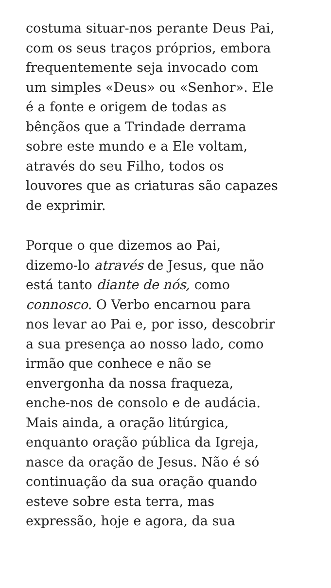costuma situar-nos perante Deus Pai,
com os seus traços próprios, embora
frequentemente seja invocado com
um simples «Deus» ou «Senhor». Ele
é a fonte e origem de todas as
bênçãos que a Trindade derrama
sobre este mundo e a Ele voltam,
através do seu Filho, todos os
louvores que as criaturas são capazes
de exprimir.
Porque o que dizemos ao Pai,
dizemo-lo através de Jesus, que não
está tanto diante de nós, como
connosco. O Verbo encarnou para
nos levar ao Pai e, por isso, descobrir
a sua presença ao nosso lado, como
irmão que conhece e não se
envergonha da nossa fraqueza,
enche-nos de consolo e de audácia.
Mais ainda, a oração litúrgica,
enquanto oração pública da Igreja,
nasce da oração de Jesus. Não é só
continuação da sua oração quando
esteve sobre esta terra, mas
expressão, hoje e agora, da sua